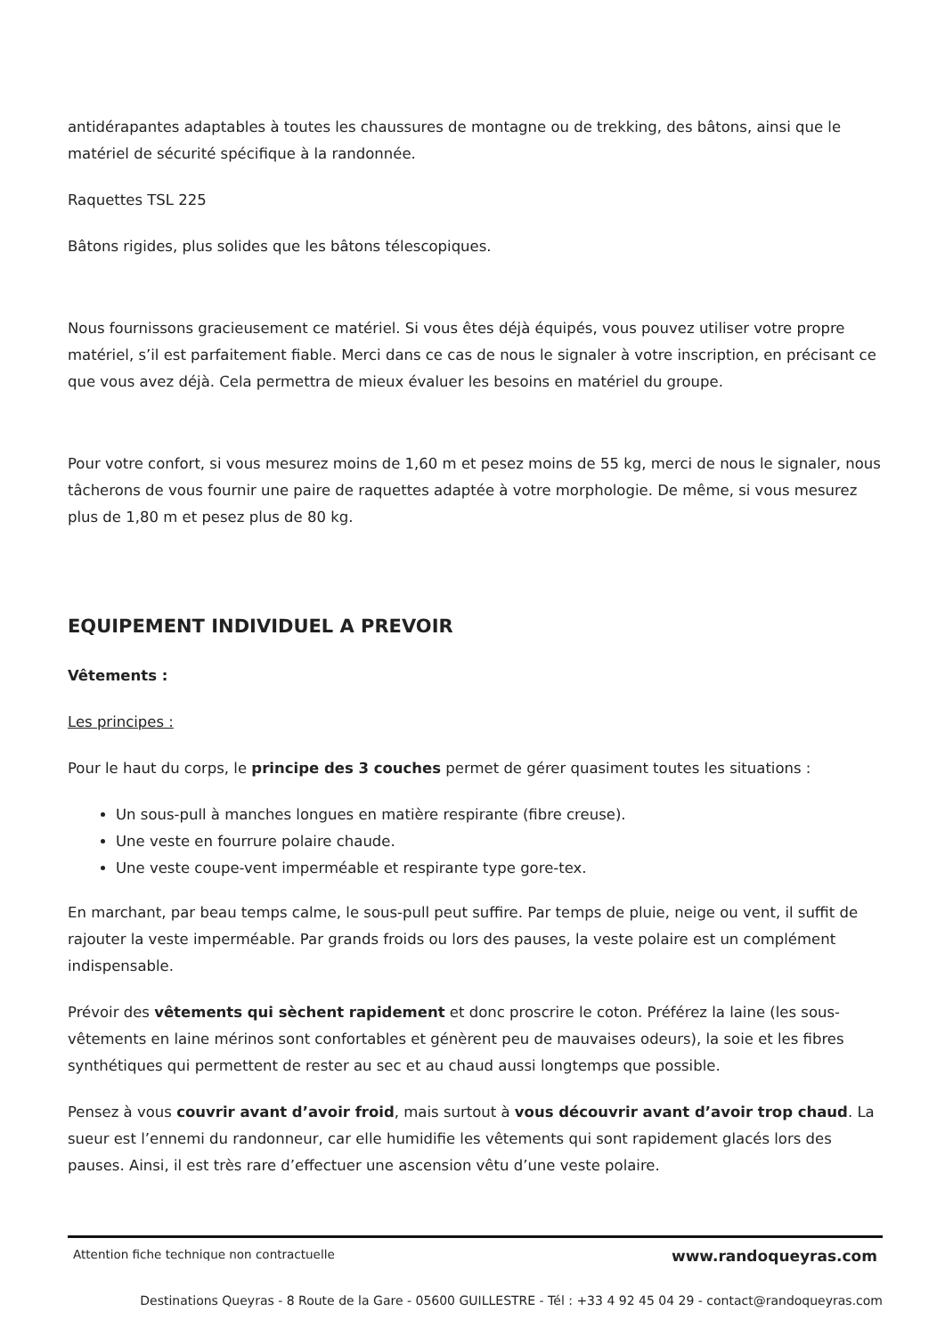antidérapantes adaptables à toutes les chaussures de montagne ou de trekking, des bâtons, ainsi que le matériel de sécurité spécifique à la randonnée.
Raquettes TSL 225
Bâtons rigides, plus solides que les bâtons télescopiques.
Nous fournissons gracieusement ce matériel. Si vous êtes déjà équipés, vous pouvez utiliser votre propre matériel, s’il est parfaitement fiable. Merci dans ce cas de nous le signaler à votre inscription, en précisant ce que vous avez déjà. Cela permettra de mieux évaluer les besoins en matériel du groupe.
Pour votre confort, si vous mesurez moins de 1,60 m et pesez moins de 55 kg, merci de nous le signaler, nous tâcherons de vous fournir une paire de raquettes adaptée à votre morphologie. De même, si vous mesurez plus de 1,80 m et pesez plus de 80 kg.
EQUIPEMENT INDIVIDUEL A PREVOIR
Vêtements :
Les principes :
Pour le haut du corps, le principe des 3 couches permet de gérer quasiment toutes les situations :
Un sous-pull à manches longues en matière respirante (fibre creuse).
Une veste en fourrure polaire chaude.
Une veste coupe-vent imperméable et respirante type gore-tex.
En marchant, par beau temps calme, le sous-pull peut suffire. Par temps de pluie, neige ou vent, il suffit de rajouter la veste imperméable. Par grands froids ou lors des pauses, la veste polaire est un complément indispensable.
Prévoir des vêtements qui sèchent rapidement et donc proscrire le coton. Préférez la laine (les sous-vêtements en laine mérinos sont confortables et génèrent peu de mauvaises odeurs), la soie et les fibres synthétiques qui permettent de rester au sec et au chaud aussi longtemps que possible.
Pensez à vous couvrir avant d’avoir froid, mais surtout à vous découvrir avant d’avoir trop chaud. La sueur est l’ennemi du randonneur, car elle humidifie les vêtements qui sont rapidement glacés lors des pauses. Ainsi, il est très rare d’effectuer une ascension vêtu d’une veste polaire.
Attention fiche technique non contractuelle www.randoqueyras.com
Destinations Queyras - 8 Route de la Gare - 05600 GUILLESTRE - Tél : +33 4 92 45 04 29 - contact@randoqueyras.com